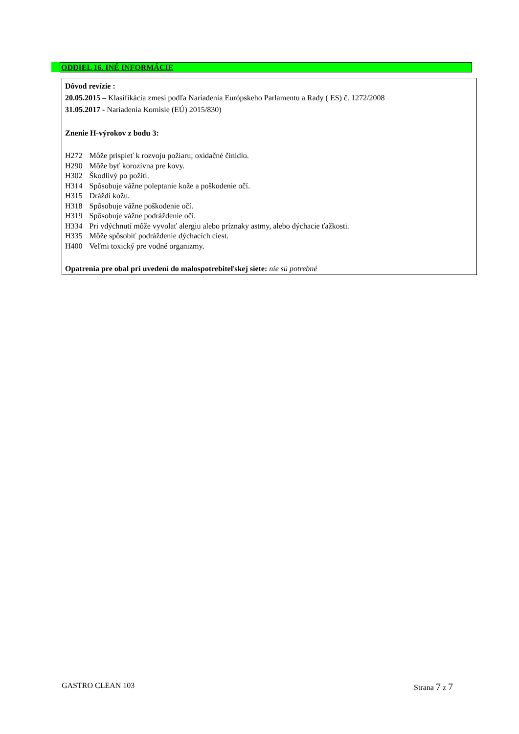ODDIEL 16. INÉ INFORMÁCIE
Dôvod revízie :
20.05.2015 – Klasifikácia zmesi podľa Nariadenia Európskeho Parlamentu a Rady ( ES) č. 1272/2008
31.05.2017 - Nariadenia Komisie (EÚ) 2015/830)
Znenie H-výrokov z bodu 3:
| H272 | Môže prispieť k rozvoju požiaru; oxidačné činidlo. |
| H290 | Môže byť korozívna pre kovy. |
| H302 | Škodlivý po požití. |
| H314 | Spôsobuje vážne poleptanie kože a poškodenie očí. |
| H315 | Dráždi kožu. |
| H318 | Spôsobuje vážne poškodenie očí. |
| H319 | Spôsobuje vážne podráždenie očí. |
| H334 | Pri vdýchnutí môže vyvolať alergiu alebo príznaky astmy, alebo dýchacie ťažkosti. |
| H335 | Môže spôsobiť podráždenie dýchacích ciest. |
| H400 | Veľmi toxický pre vodné organizmy. |
Opatrenia pre obal pri uvedení do malospotrebiteľskej siete: nie sú potrebné
GASTRO CLEAN 103 Strana 7 z 7